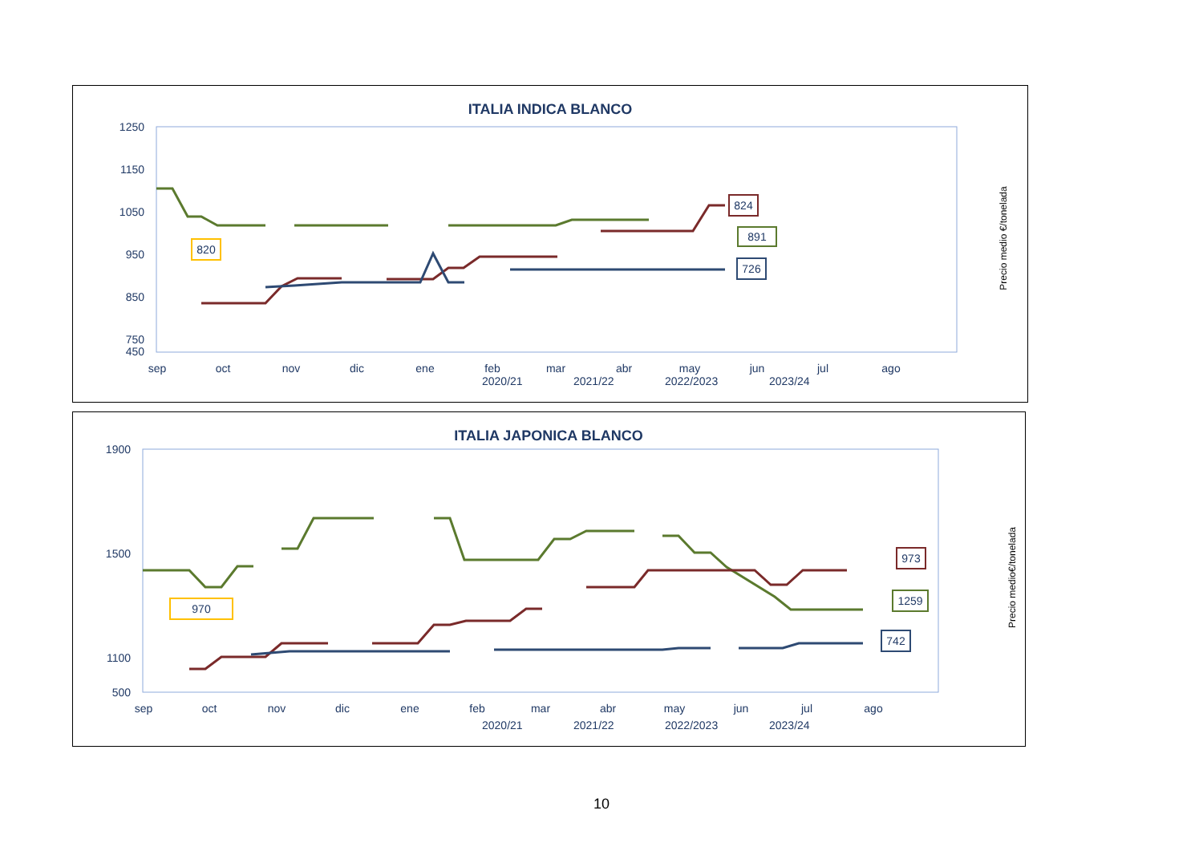ITALIA INDICA BLANCO
1250
1150
1050
950
850
750
450
sep
oct
nov
dic
ene
feb
mar
abr
may
jun
jul
ago
824
891
726
820
2020/21
2021/22
2022/2023
2023/24
Precio medio €/tonelada
ITALIA JAPONICA BLANCO
1900
1500
1100
500
sep
oct
nov
dic
ene
feb
mar
abr
may
jun
jul
ago
973
1259
742
970
2020/21
2021/22
2022/2023
2023/24
Precio medio€/tonelada
10